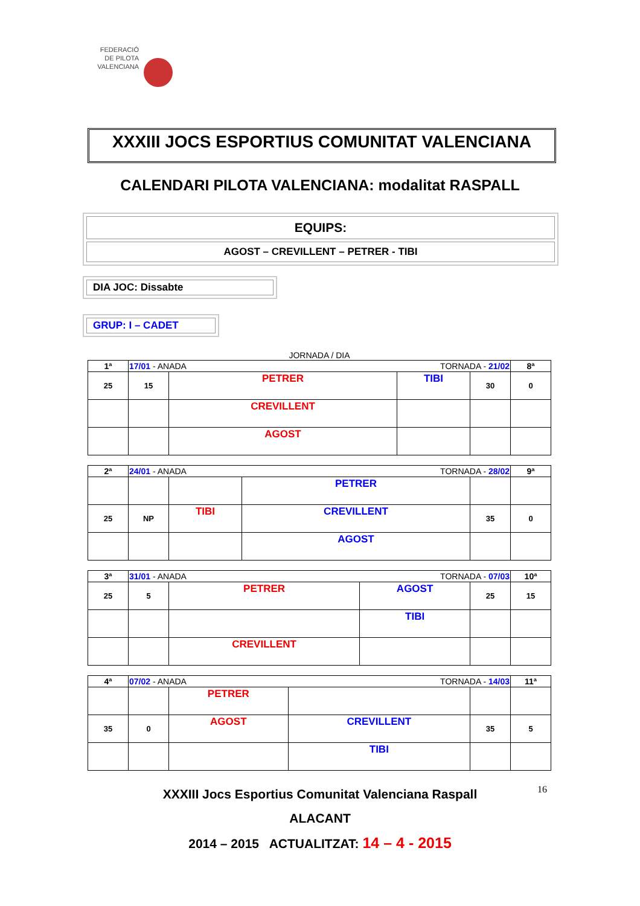FEDERACIÓ
DE PILOTA
VALENCIANA
XXXIII JOCS ESPORTIUS COMUNITAT VALENCIANA
CALENDARI PILOTA VALENCIANA: modalitat RASPALL
EQUIPS:
AGOST – CREVILLENT – PETRER - TIBI
DIA JOC: Dissabte
GRUP: I – CADET
JORNADA / DIA
| 1ª | 17/01 - ANADA TORNADA - 21/02 | | | | 8ª |
| 25 | 15 | PETRER | TIBI | 30 | 0 |
| | | CREVILLENT | | | |
| | | AGOST | | | |
| 2ª | 24/01 - ANADA TORNADA - 28/02 | | | | 9ª |
| | | | PETRER | | |
| 25 | NP | TIBI | CREVILLENT | 35 | 0 |
| | | | AGOST | | |
| 3ª | 31/01 - ANADA TORNADA - 07/03 | | | | 10ª |
| 25 | 5 | PETRER | AGOST | 25 | 15 |
| | | | TIBI | | |
| | | CREVILLENT | | | |
| 4ª | 07/02 - ANADA TORNADA - 14/03 | | | | 11ª |
| | | PETRER | | | |
| 35 | 0 | AGOST | CREVILLENT | 35 | 5 |
| | | | TIBI | | |
XXXIII Jocs Esportius Comunitat Valenciana Raspall
ALACANT
2014 – 2015 ACTUALITZAT: 14 – 4 - 2015
16